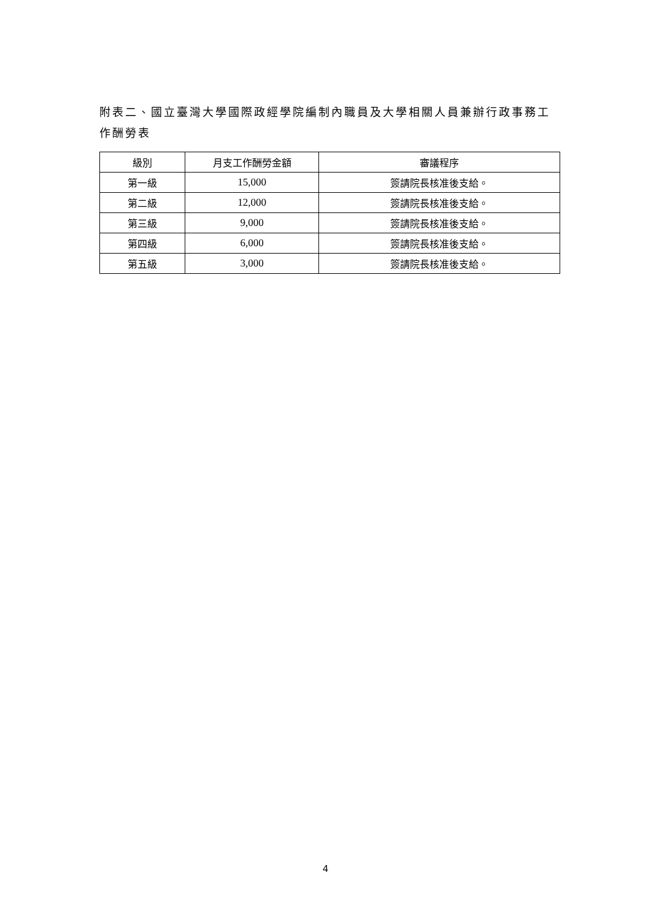附表二、國立臺灣大學國際政經學院編制內職員及大學相關人員兼辦行政事務工作酬勞表
| 級別 | 月支工作酬勞金額 | 審議程序 |
| --- | --- | --- |
| 第一級 | 15,000 | 簽請院長核准後支給。 |
| 第二級 | 12,000 | 簽請院長核准後支給。 |
| 第三級 | 9,000 | 簽請院長核准後支給。 |
| 第四級 | 6,000 | 簽請院長核准後支給。 |
| 第五級 | 3,000 | 簽請院長核准後支給。 |
4